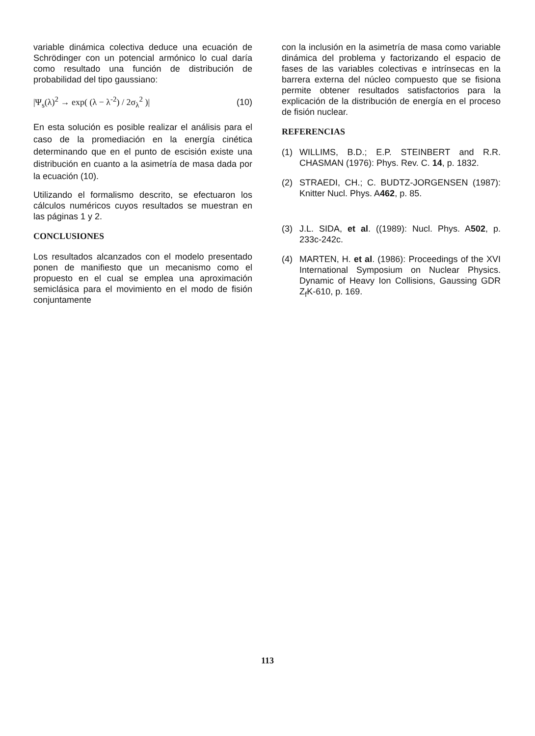variable dinámica colectiva deduce una ecuación de Schrödinger con un potencial armónico lo cual daría como resultado una función de distribución de probabilidad del tipo gaussiano:
|Ψ<sub>s</sub>(λ)<sup>2</sup> → exp( (λ − λ<sup>-2</sup>) / 2σ<sub>λ</sub><sup>2</sup> )| (10)
En esta solución es posible realizar el análisis para el caso de la promediación en la energía cinética determinando que en el punto de escisión existe una distribución en cuanto a la asimetría de masa dada por la ecuación (10).
Utilizando el formalismo descrito, se efectuaron los cálculos numéricos cuyos resultados se muestran en las páginas 1 y 2.
CONCLUSIONES
Los resultados alcanzados con el modelo presentado ponen de manifiesto que un mecanismo como el propuesto en el cual se emplea una aproximación semiclásica para el movimiento en el modo de fisión conjuntamente
con la inclusión en la asimetría de masa como variable dinámica del problema y factorizando el espacio de fases de las variables colectivas e intrínsecas en la barrera externa del núcleo compuesto que se fisiona permite obtener resultados satisfactorios para la explicación de la distribución de energía en el proceso de fisión nuclear.
REFERENCIAS
(1) WILLIMS, B.D.; E.P. STEINBERT and R.R. CHASMAN (1976): Phys. Rev. C. 14, p. 1832.
(2) STRAEDI, CH.; C. BUDTZ-JORGENSEN (1987): Knitter Nucl. Phys. A462, p. 85.
(3) J.L. SIDA, et al. ((1989): Nucl. Phys. A502, p. 233c-242c.
(4) MARTEN, H. et al. (1986): Proceedings of the XVI International Symposium on Nuclear Physics. Dynamic of Heavy Ion Collisions, Gaussing GDR Z<sub>f</sub>K-610, p. 169.
113